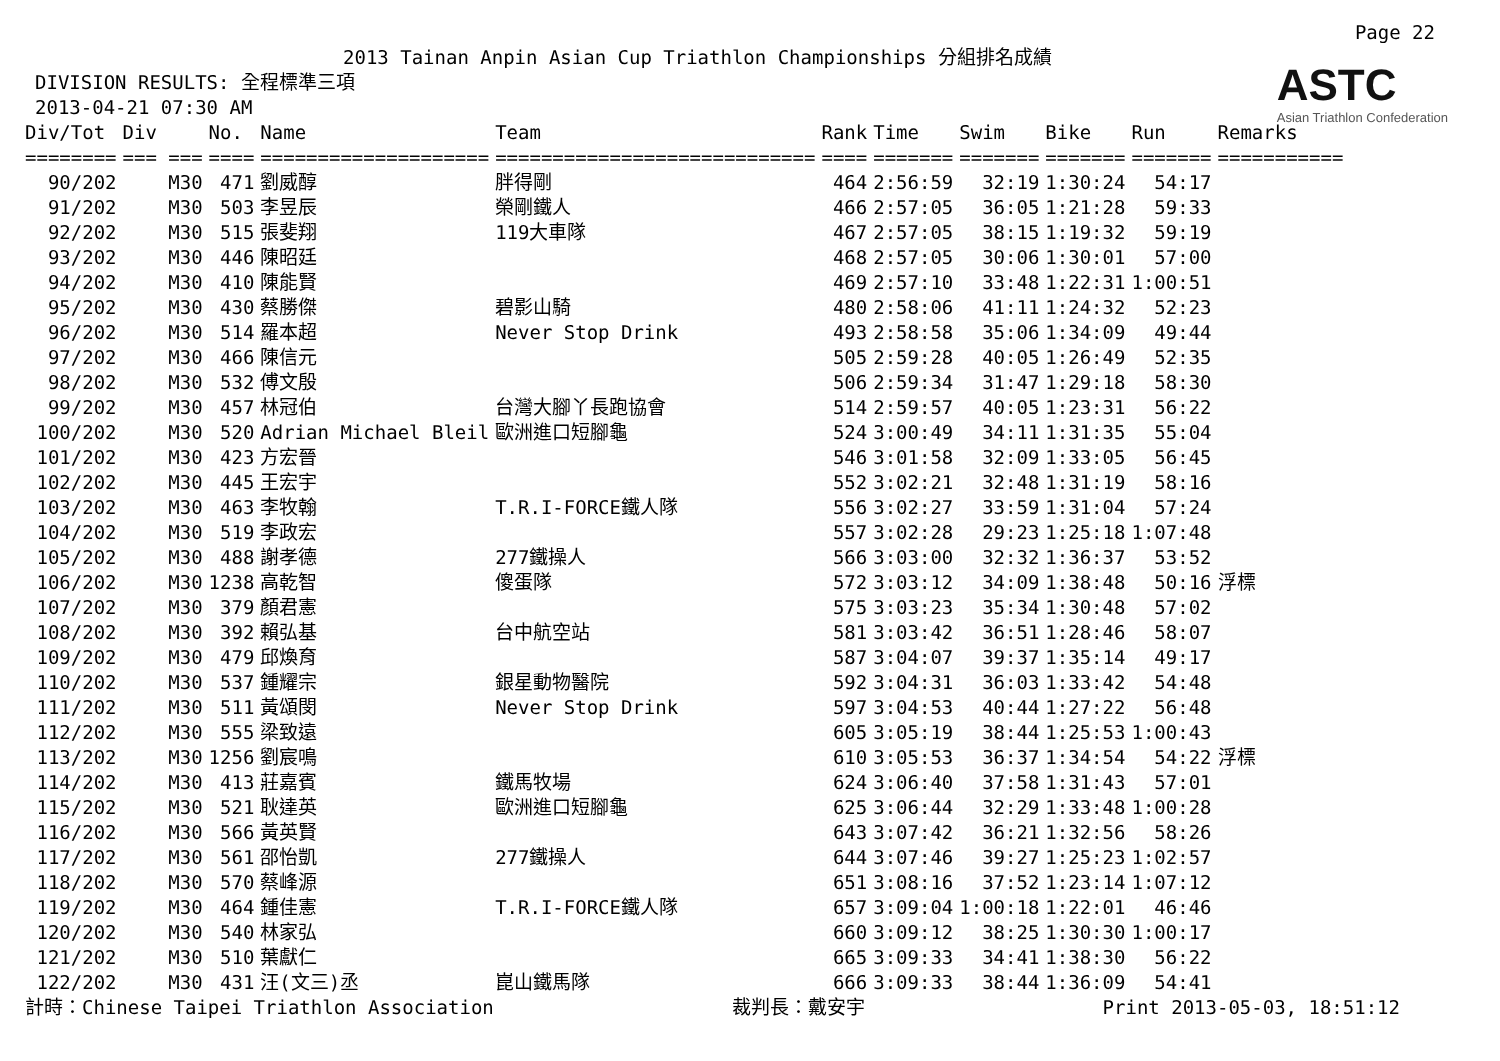Page 22
2013 Tainan Anpin Asian Cup Triathlon Championships 分組排名成績
DIVISION RESULTS: 全程標準三項
2013-04-21 07:30 AM
ASTC
Asian Triathlon Confederation
| Div/Tot | Div | No. | Name | Team | Rank | Time | Swim | Bike | Run | Remarks |
| --- | --- | --- | --- | --- | --- | --- | --- | --- | --- | --- |
| ======== | === === | ==== | ==================== | ============================ | ==== | ======= | ======= | ======= | ======= | =========== |
| 90/202 | M30 | 471 | 劉威醇 | 胖得剛 | 464 | 2:56:59 | 32:19 | 1:30:24 | 54:17 | |
| 91/202 | M30 | 503 | 李昱辰 | 榮剛鐵人 | 466 | 2:57:05 | 36:05 | 1:21:28 | 59:33 | |
| 92/202 | M30 | 515 | 張斐翔 | 119大車隊 | 467 | 2:57:05 | 38:15 | 1:19:32 | 59:19 | |
| 93/202 | M30 | 446 | 陳昭廷 | | 468 | 2:57:05 | 30:06 | 1:30:01 | 57:00 | |
| 94/202 | M30 | 410 | 陳能賢 | | 469 | 2:57:10 | 33:48 | 1:22:31 | 1:00:51 | |
| 95/202 | M30 | 430 | 蔡勝傑 | 碧影山騎 | 480 | 2:58:06 | 41:11 | 1:24:32 | 52:23 | |
| 96/202 | M30 | 514 | 羅本超 | Never Stop Drink | 493 | 2:58:58 | 35:06 | 1:34:09 | 49:44 | |
| 97/202 | M30 | 466 | 陳信元 | | 505 | 2:59:28 | 40:05 | 1:26:49 | 52:35 | |
| 98/202 | M30 | 532 | 傅文殷 | | 506 | 2:59:34 | 31:47 | 1:29:18 | 58:30 | |
| 99/202 | M30 | 457 | 林冠伯 | 台灣大腳丫長跑協會 | 514 | 2:59:57 | 40:05 | 1:23:31 | 56:22 | |
| 100/202 | M30 | 520 | Adrian Michael Bleil | 歐洲進口短腳龜 | 524 | 3:00:49 | 34:11 | 1:31:35 | 55:04 | |
| 101/202 | M30 | 423 | 方宏晉 | | 546 | 3:01:58 | 32:09 | 1:33:05 | 56:45 | |
| 102/202 | M30 | 445 | 王宏宇 | | 552 | 3:02:21 | 32:48 | 1:31:19 | 58:16 | |
| 103/202 | M30 | 463 | 李牧翰 | T.R.I-FORCE鐵人隊 | 556 | 3:02:27 | 33:59 | 1:31:04 | 57:24 | |
| 104/202 | M30 | 519 | 李政宏 | | 557 | 3:02:28 | 29:23 | 1:25:18 | 1:07:48 | |
| 105/202 | M30 | 488 | 謝孝德 | 277鐵操人 | 566 | 3:03:00 | 32:32 | 1:36:37 | 53:52 | |
| 106/202 | M30 | 1238 | 高乾智 | 傻蛋隊 | 572 | 3:03:12 | 34:09 | 1:38:48 | 50:16 | 浮標 |
| 107/202 | M30 | 379 | 顏君憲 | | 575 | 3:03:23 | 35:34 | 1:30:48 | 57:02 | |
| 108/202 | M30 | 392 | 賴弘基 | 台中航空站 | 581 | 3:03:42 | 36:51 | 1:28:46 | 58:07 | |
| 109/202 | M30 | 479 | 邱煥育 | | 587 | 3:04:07 | 39:37 | 1:35:14 | 49:17 | |
| 110/202 | M30 | 537 | 鍾耀宗 | 銀星動物醫院 | 592 | 3:04:31 | 36:03 | 1:33:42 | 54:48 | |
| 111/202 | M30 | 511 | 黃頌閔 | Never Stop Drink | 597 | 3:04:53 | 40:44 | 1:27:22 | 56:48 | |
| 112/202 | M30 | 555 | 梁致遠 | | 605 | 3:05:19 | 38:44 | 1:25:53 | 1:00:43 | |
| 113/202 | M30 | 1256 | 劉宸鳴 | | 610 | 3:05:53 | 36:37 | 1:34:54 | 54:22 | 浮標 |
| 114/202 | M30 | 413 | 莊嘉賓 | 鐵馬牧場 | 624 | 3:06:40 | 37:58 | 1:31:43 | 57:01 | |
| 115/202 | M30 | 521 | 耿達英 | 歐洲進口短腳龜 | 625 | 3:06:44 | 32:29 | 1:33:48 | 1:00:28 | |
| 116/202 | M30 | 566 | 黃英賢 | | 643 | 3:07:42 | 36:21 | 1:32:56 | 58:26 | |
| 117/202 | M30 | 561 | 邵怡凱 | 277鐵操人 | 644 | 3:07:46 | 39:27 | 1:25:23 | 1:02:57 | |
| 118/202 | M30 | 570 | 蔡峰源 | | 651 | 3:08:16 | 37:52 | 1:23:14 | 1:07:12 | |
| 119/202 | M30 | 464 | 鍾佳憲 | T.R.I-FORCE鐵人隊 | 657 | 3:09:04 | 1:00:18 | 1:22:01 | 46:46 | |
| 120/202 | M30 | 540 | 林家弘 | | 660 | 3:09:12 | 38:25 | 1:30:30 | 1:00:17 | |
| 121/202 | M30 | 510 | 葉獻仁 | | 665 | 3:09:33 | 34:41 | 1:38:30 | 56:22 | |
| 122/202 | M30 | 431 | 汪(文三)丞 | 崑山鐵馬隊 | 666 | 3:09:33 | 38:44 | 1:36:09 | 54:41 | |
計時：Chinese Taipei Triathlon Association 裁判長：戴安宇 Print 2013-05-03, 18:51:12